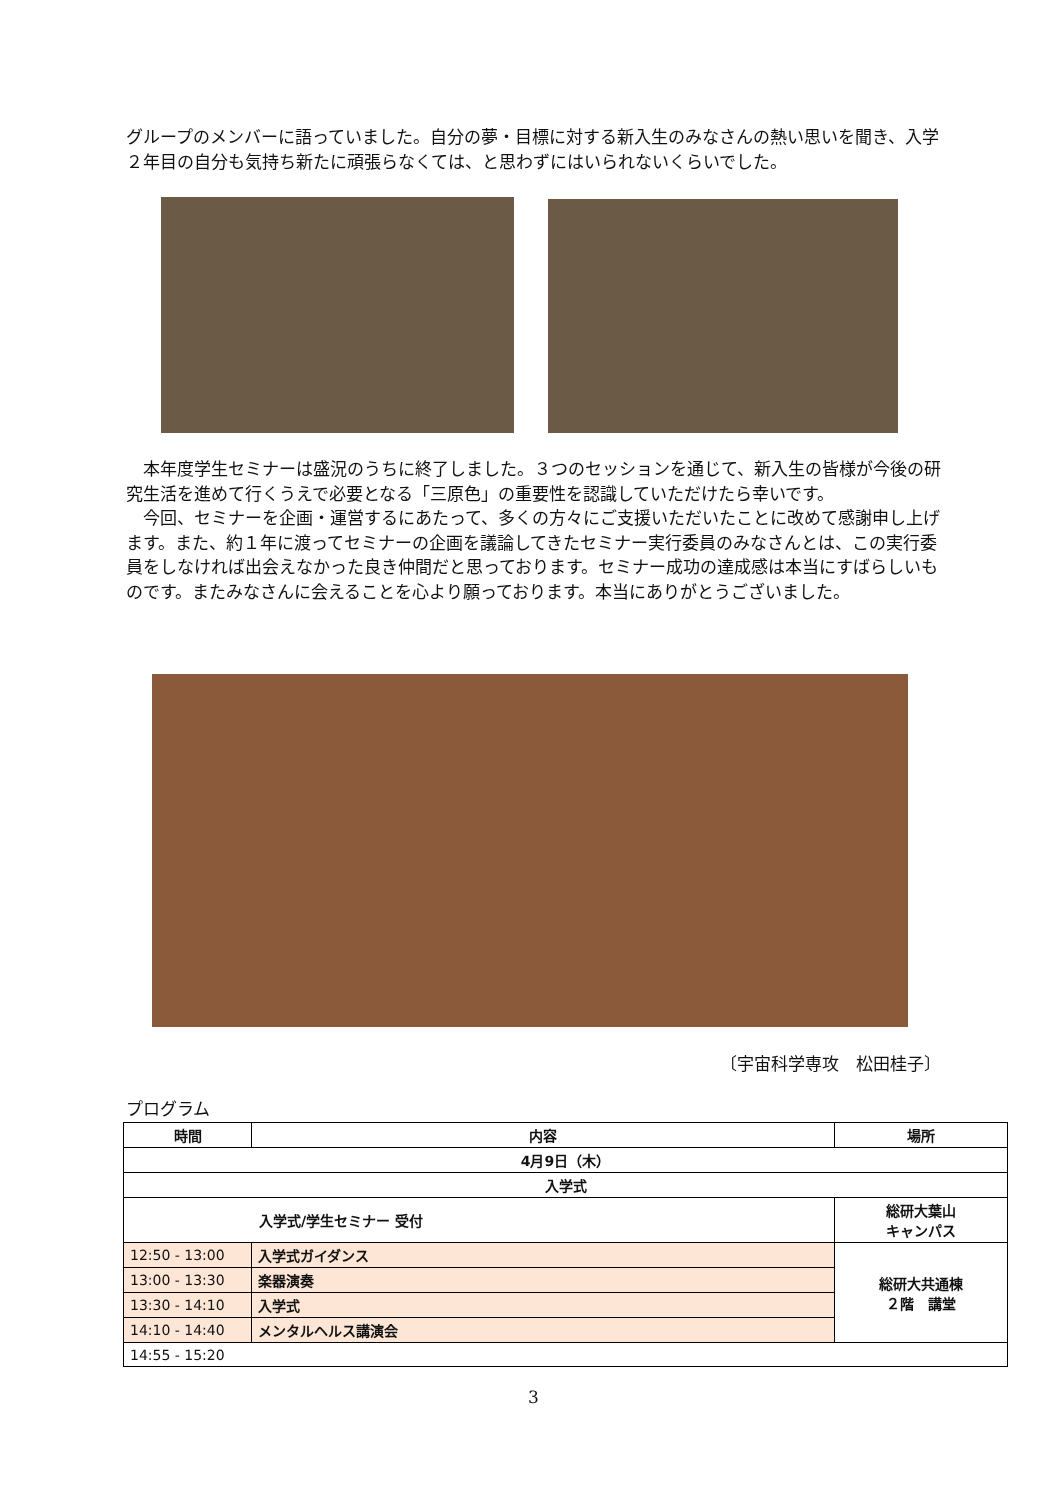グループのメンバーに語っていました。自分の夢・目標に対する新入生のみなさんの熱い思いを聞き、入学２年目の自分も気持ち新たに頑張らなくては、と思わずにはいられないくらいでした。
　本年度学生セミナーは盛況のうちに終了しました。３つのセッションを通じて、新入生の皆様が今後の研究生活を進めて行くうえで必要となる「三原色」の重要性を認識していただけたら幸いです。
　今回、セミナーを企画・運営するにあたって、多くの方々にご支援いただいたことに改めて感謝申し上げます。また、約１年に渡ってセミナーの企画を議論してきたセミナー実行委員のみなさんとは、この実行委員をしなければ出会えなかった良き仲間だと思っております。セミナー成功の達成感は本当にすばらしいものです。またみなさんに会えることを心より願っております。本当にありがとうございました。
〔宇宙科学専攻　松田桂子〕
プログラム
| 時間 | 内容 | 場所 |
| --- | --- | --- |
| 4月9日（木） | | |
| 入学式 | | |
| 入学式/学生セミナー 受付 | | 総研大葉山 キャンパス |
| 12:50 - 13:00 | 入学式ガイダンス | 総研大共通棟 ２階 講堂 |
| 13:00 - 13:30 | 楽器演奏 | |
| 13:30 - 14:10 | 入学式 | |
| 14:10 - 14:40 | メンタルヘルス講演会 | |
| 14:55 - 15:20 | | |
3